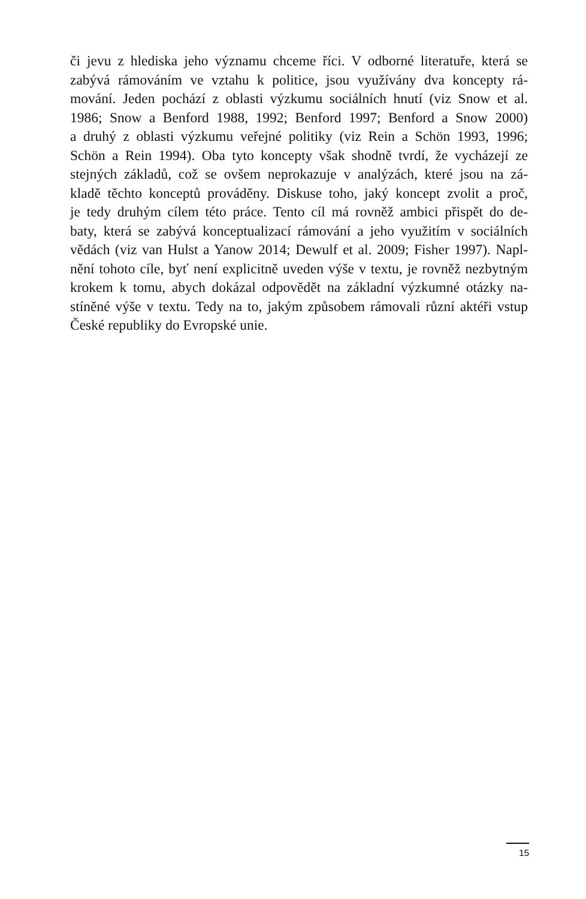či jevu z hlediska jeho významu chceme říci. V odborné literatuře, která se
zabývá rámováním ve vztahu k politice, jsou využívány dva koncepty rá-
mování. Jeden pochází z oblasti výzkumu sociálních hnutí (viz Snow et al.
1986; Snow a Benford 1988, 1992; Benford 1997; Benford a Snow 2000)
a druhý z oblasti výzkumu veřejné politiky (viz Rein a Schön 1993, 1996;
Schön a Rein 1994). Oba tyto koncepty však shodně tvrdí, že vycházejí ze
stejných základů, což se ovšem neprokazuje v analýzách, které jsou na zá-
kladě těchto konceptů prováděny. Diskuse toho, jaký koncept zvolit a proč,
je tedy druhým cílem této práce. Tento cíl má rovněž ambici přispět do de-
baty, která se zabývá konceptualizací rámování a jeho využitím v sociálních
vědách (viz van Hulst a Yanow 2014; Dewulf et al. 2009; Fisher 1997). Napl-
nění tohoto cíle, byť není explicitně uveden výše v textu, je rovněž nezbytným
krokem k tomu, abych dokázal odpovědět na základní výzkumné otázky na-
stíněné výše v textu. Tedy na to, jakým způsobem rámovali různí aktéři vstup
České republiky do Evropské unie.
15